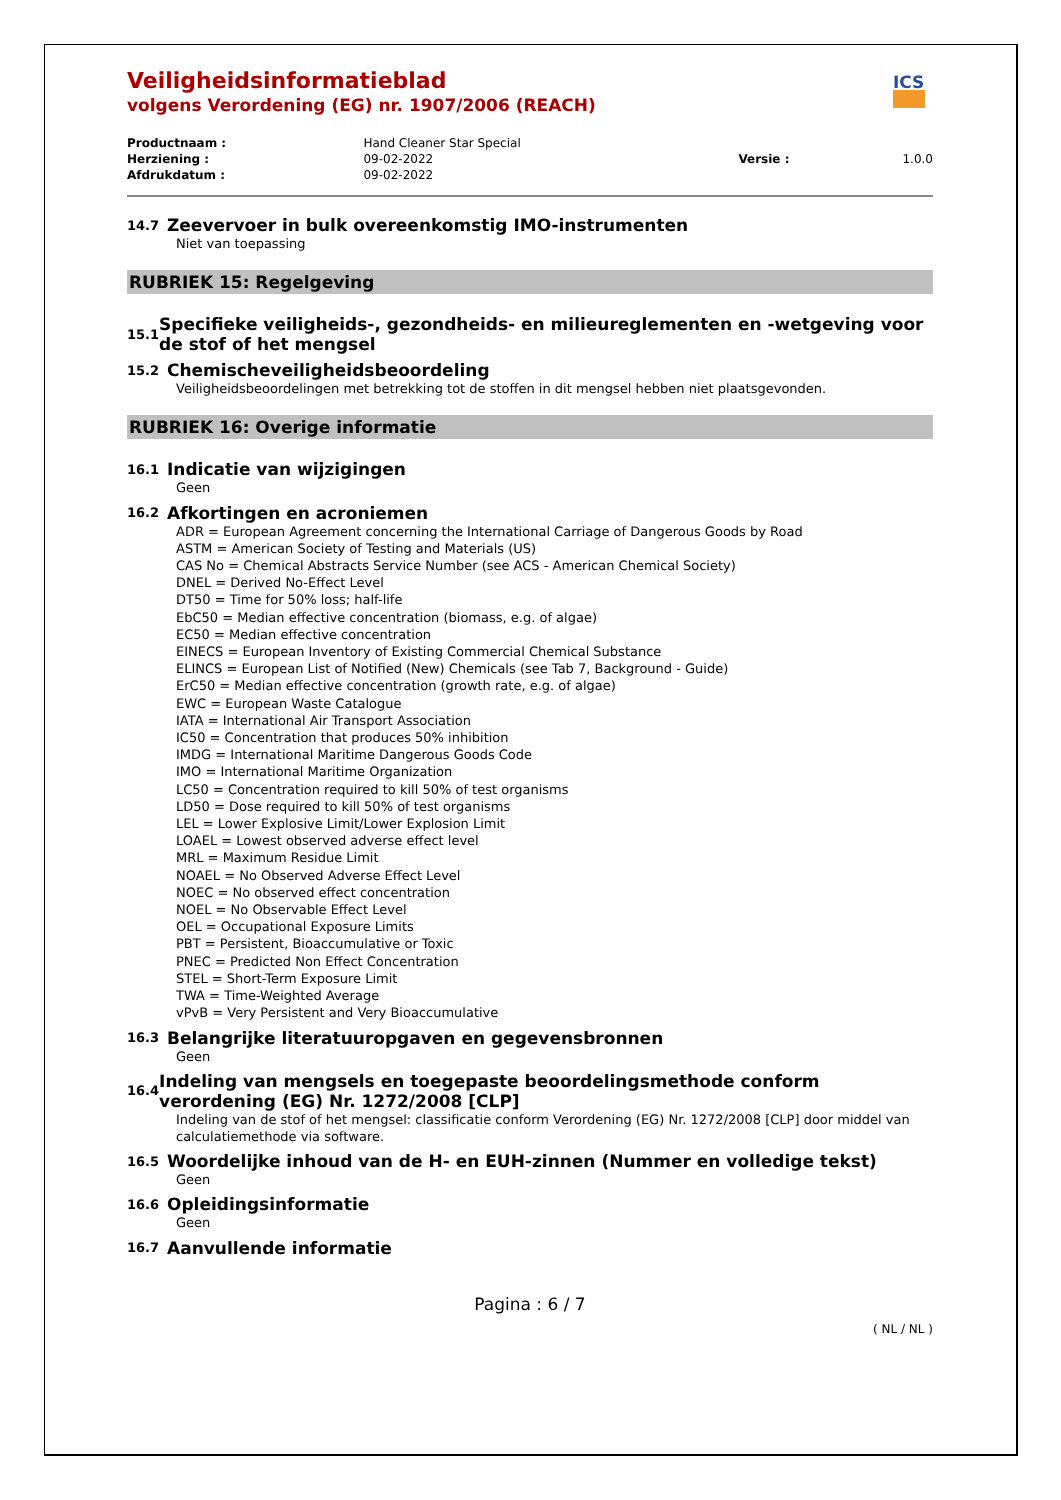ICS
Veiligheidsinformatieblad
volgens Verordening (EG) nr. 1907/2006 (REACH)
| Productnaam : | Hand Cleaner Star Special | | |
| Herziening : | 09-02-2022 | Versie : | 1.0.0 |
| Afdrukdatum : | 09-02-2022 | | |
14.7 Zeevervoer in bulk overeenkomstig IMO-instrumenten
Niet van toepassing
RUBRIEK 15: Regelgeving
15.1 Specifieke veiligheids-, gezondheids- en milieureglementen en -wetgeving voor de stof of het mengsel
15.2 Chemischeveiligheidsbeoordeling
Veiligheidsbeoordelingen met betrekking tot de stoffen in dit mengsel hebben niet plaatsgevonden.
RUBRIEK 16: Overige informatie
16.1 Indicatie van wijzigingen
Geen
16.2 Afkortingen en acroniemen
ADR = European Agreement concerning the International Carriage of Dangerous Goods by Road
ASTM = American Society of Testing and Materials (US)
CAS No = Chemical Abstracts Service Number (see ACS - American Chemical Society)
DNEL = Derived No-Effect Level
DT50 = Time for 50% loss; half-life
EbC50 = Median effective concentration (biomass, e.g. of algae)
EC50 = Median effective concentration
EINECS = European Inventory of Existing Commercial Chemical Substance
ELINCS = European List of Notified (New) Chemicals (see Tab 7, Background - Guide)
ErC50 = Median effective concentration (growth rate, e.g. of algae)
EWC = European Waste Catalogue
IATA = International Air Transport Association
IC50 = Concentration that produces 50% inhibition
IMDG = International Maritime Dangerous Goods Code
IMO = International Maritime Organization
LC50 = Concentration required to kill 50% of test organisms
LD50 = Dose required to kill 50% of test organisms
LEL = Lower Explosive Limit/Lower Explosion Limit
LOAEL = Lowest observed adverse effect level
MRL = Maximum Residue Limit
NOAEL = No Observed Adverse Effect Level
NOEC = No observed effect concentration
NOEL = No Observable Effect Level
OEL = Occupational Exposure Limits
PBT = Persistent, Bioaccumulative or Toxic
PNEC = Predicted Non Effect Concentration
STEL = Short-Term Exposure Limit
TWA = Time-Weighted Average
vPvB = Very Persistent and Very Bioaccumulative
16.3 Belangrijke literatuuropgaven en gegevensbronnen
Geen
16.4 Indeling van mengsels en toegepaste beoordelingsmethode conform verordening (EG) Nr. 1272/2008 [CLP]
Indeling van de stof of het mengsel: classificatie conform Verordening (EG) Nr. 1272/2008 [CLP] door middel van calculatiemethode via software.
16.5 Woordelijke inhoud van de H- en EUH-zinnen (Nummer en volledige tekst)
Geen
16.6 Opleidingsinformatie
Geen
16.7 Aanvullende informatie
Pagina : 6 / 7
( NL / NL )